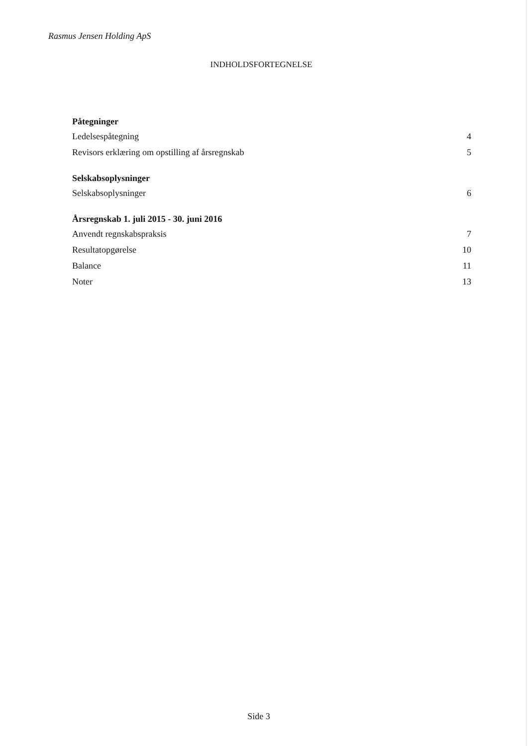Rasmus Jensen Holding ApS
INDHOLDSFORTEGNELSE
Påtegninger
Ledelsespåtegning 4
Revisors erklæring om opstilling af årsregnskab 5
Selskabsoplysninger
Selskabsoplysninger 6
Årsregnskab 1. juli 2015 - 30. juni 2016
Anvendt regnskabspraksis 7
Resultatopgørelse 10
Balance 11
Noter 13
Side 3